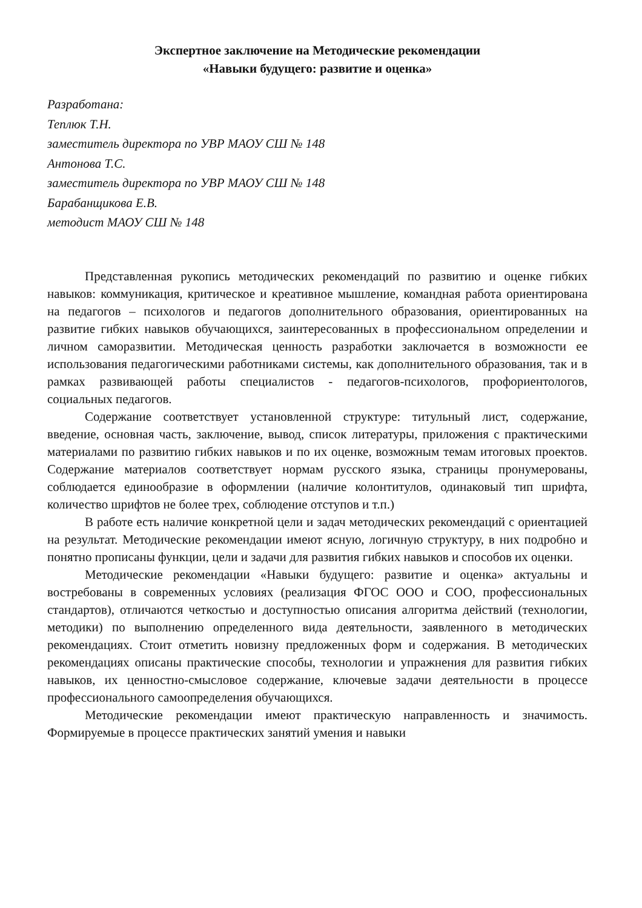Экспертное заключение на Методические рекомендации
«Навыки будущего: развитие и оценка»
Разработана:
Теплюк Т.Н.
заместитель директора по УВР МАОУ СШ № 148
Антонова Т.С.
заместитель директора по УВР МАОУ СШ № 148
Барабанщикова Е.В.
методист МАОУ СШ № 148
Представленная рукопись методических рекомендаций по развитию и оценке гибких навыков: коммуникация, критическое и креативное мышление, командная работа ориентирована на педагогов – психологов и педагогов дополнительного образования, ориентированных на развитие гибких навыков обучающихся, заинтересованных в профессиональном определении и личном саморазвитии. Методическая ценность разработки заключается в возможности ее использования педагогическими работниками системы, как дополнительного образования, так и в рамках развивающей работы специалистов - педагогов-психологов, профориентологов, социальных педагогов.
Содержание соответствует установленной структуре: титульный лист, содержание, введение, основная часть, заключение, вывод, список литературы, приложения с практическими материалами по развитию гибких навыков и по их оценке, возможным темам итоговых проектов. Содержание материалов соответствует нормам русского языка, страницы пронумерованы, соблюдается единообразие в оформлении (наличие колонтитулов, одинаковый тип шрифта, количество шрифтов не более трех, соблюдение отступов и т.п.)
В работе есть наличие конкретной цели и задач методических рекомендаций с ориентацией на результат. Методические рекомендации имеют ясную, логичную структуру, в них подробно и понятно прописаны функции, цели и задачи для развития гибких навыков и способов их оценки.
Методические рекомендации «Навыки будущего: развитие и оценка» актуальны и востребованы в современных условиях (реализация ФГОС ООО и СОО, профессиональных стандартов), отличаются четкостью и доступностью описания алгоритма действий (технологии, методики) по выполнению определенного вида деятельности, заявленного в методических рекомендациях. Стоит отметить новизну предложенных форм и содержания. В методических рекомендациях описаны практические способы, технологии и упражнения для развития гибких навыков, их ценностно-смысловое содержание, ключевые задачи деятельности в процессе профессионального самоопределения обучающихся.
Методические рекомендации имеют практическую направленность и значимость. Формируемые в процессе практических занятий умения и навыки